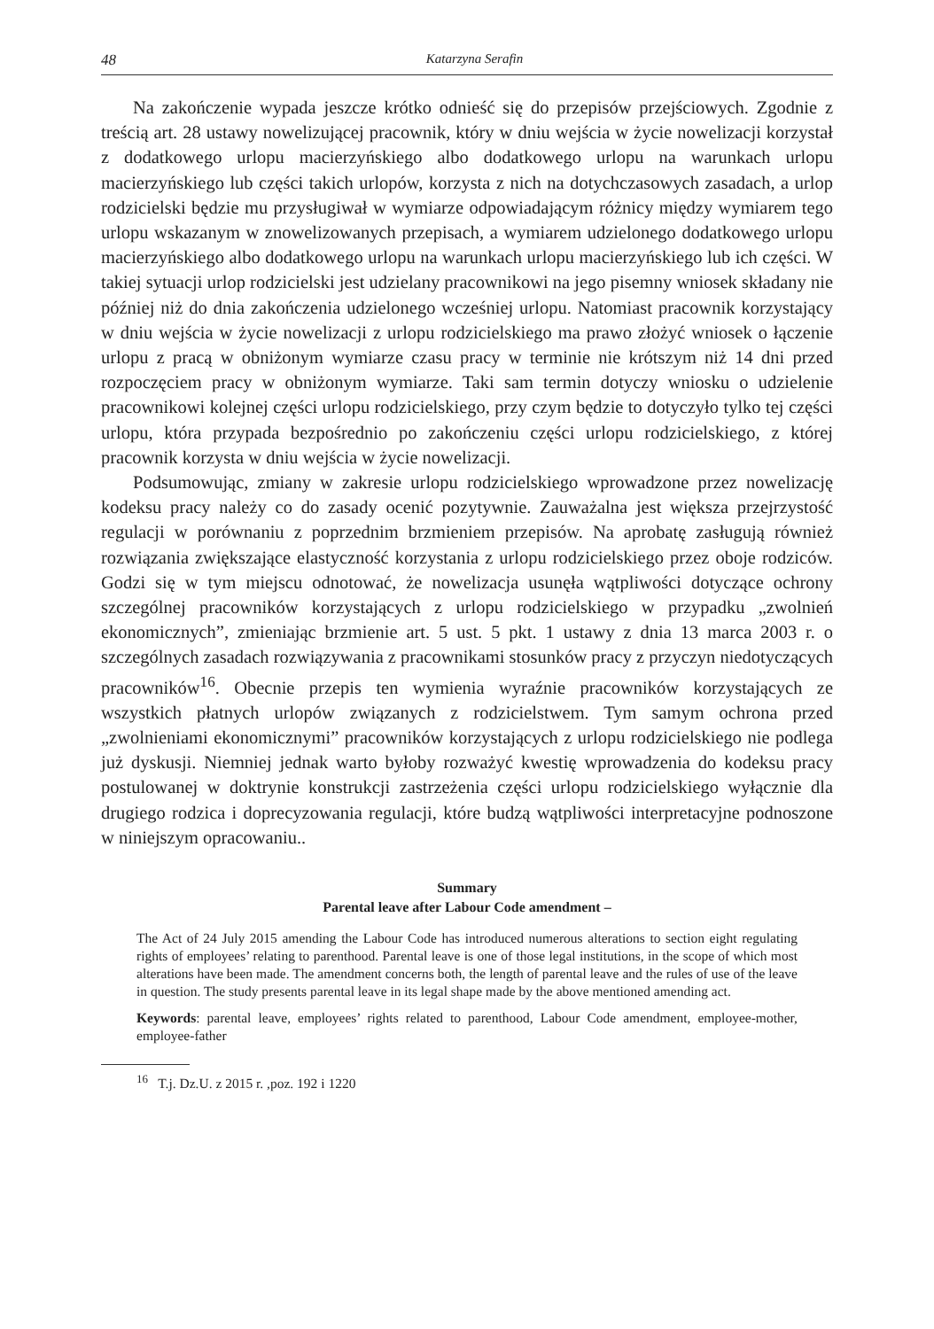48 Katarzyna Serafin
Na zakończenie wypada jeszcze krótko odnieść się do przepisów przejściowych. Zgodnie z treścią art. 28 ustawy nowelizującej pracownik, który w dniu wejścia w życie nowelizacji korzystał z dodatkowego urlopu macierzyńskiego albo dodatkowego urlopu na warunkach urlopu macierzyńskiego lub części takich urlopów, korzysta z nich na dotychczasowych zasadach, a urlop rodzicielski będzie mu przysługiwał w wymiarze odpowiadającym różnicy między wymiarem tego urlopu wskazanym w znowelizowanych przepisach, a wymiarem udzielonego dodatkowego urlopu macierzyńskiego albo dodatkowego urlopu na warunkach urlopu macierzyńskiego lub ich części. W takiej sytuacji urlop rodzicielski jest udzielany pracownikowi na jego pisemny wniosek składany nie później niż do dnia zakończenia udzielonego wcześniej urlopu. Natomiast pracownik korzystający w dniu wejścia w życie nowelizacji z urlopu rodzicielskiego ma prawo złożyć wniosek o łączenie urlopu z pracą w obniżonym wymiarze czasu pracy w terminie nie krótszym niż 14 dni przed rozpoczęciem pracy w obniżonym wymiarze. Taki sam termin dotyczy wniosku o udzielenie pracownikowi kolejnej części urlopu rodzicielskiego, przy czym będzie to dotyczyło tylko tej części urlopu, która przypada bezpośrednio po zakończeniu części urlopu rodzicielskiego, z której pracownik korzysta w dniu wejścia w życie nowelizacji.
Podsumowując, zmiany w zakresie urlopu rodzicielskiego wprowadzone przez nowelizację kodeksu pracy należy co do zasady ocenić pozytywnie. Zauważalna jest większa przejrzystość regulacji w porównaniu z poprzednim brzmieniem przepisów. Na aprobatę zasługują również rozwiązania zwiększające elastyczność korzystania z urlopu rodzicielskiego przez oboje rodziców. Godzi się w tym miejscu odnotować, że nowelizacja usunęła wątpliwości dotyczące ochrony szczególnej pracowników korzystających z urlopu rodzicielskiego w przypadku „zwolnień ekonomicznych”, zmieniając brzmienie art. 5 ust. 5 pkt. 1 ustawy z dnia 13 marca 2003 r. o szczególnych zasadach rozwiązywania z pracownikami stosunków pracy z przyczyn niedotyczących pracowników<sup>16</sup>. Obecnie przepis ten wymienia wyraźnie pracowników korzystających ze wszystkich płatnych urlopów związanych z rodzicielstwem. Tym samym ochrona przed „zwolnieniami ekonomicznymi” pracowników korzystających z urlopu rodzicielskiego nie podlega już dyskusji. Niemniej jednak warto byłoby rozważyć kwestię wprowadzenia do kodeksu pracy postulowanej w doktrynie konstrukcji zastrzeżenia części urlopu rodzicielskiego wyłącznie dla drugiego rodzica i doprecyzowania regulacji, które budzą wątpliwości interpretacyjne podnoszone w niniejszym opracowaniu..
Summary
Parental leave after Labour Code amendment –
The Act of 24 July 2015 amending the Labour Code has introduced numerous alterations to section eight regulating rights of employees’ relating to parenthood. Parental leave is one of those legal institutions, in the scope of which most alterations have been made. The amendment concerns both, the length of parental leave and the rules of use of the leave in question. The study presents parental leave in its legal shape made by the above mentioned amending act.
Keywords: parental leave, employees’ rights related to parenthood, Labour Code amendment, employee-mother, employee-father
<sup>16</sup> T.j. Dz.U. z 2015 r. ,poz. 192 i 1220